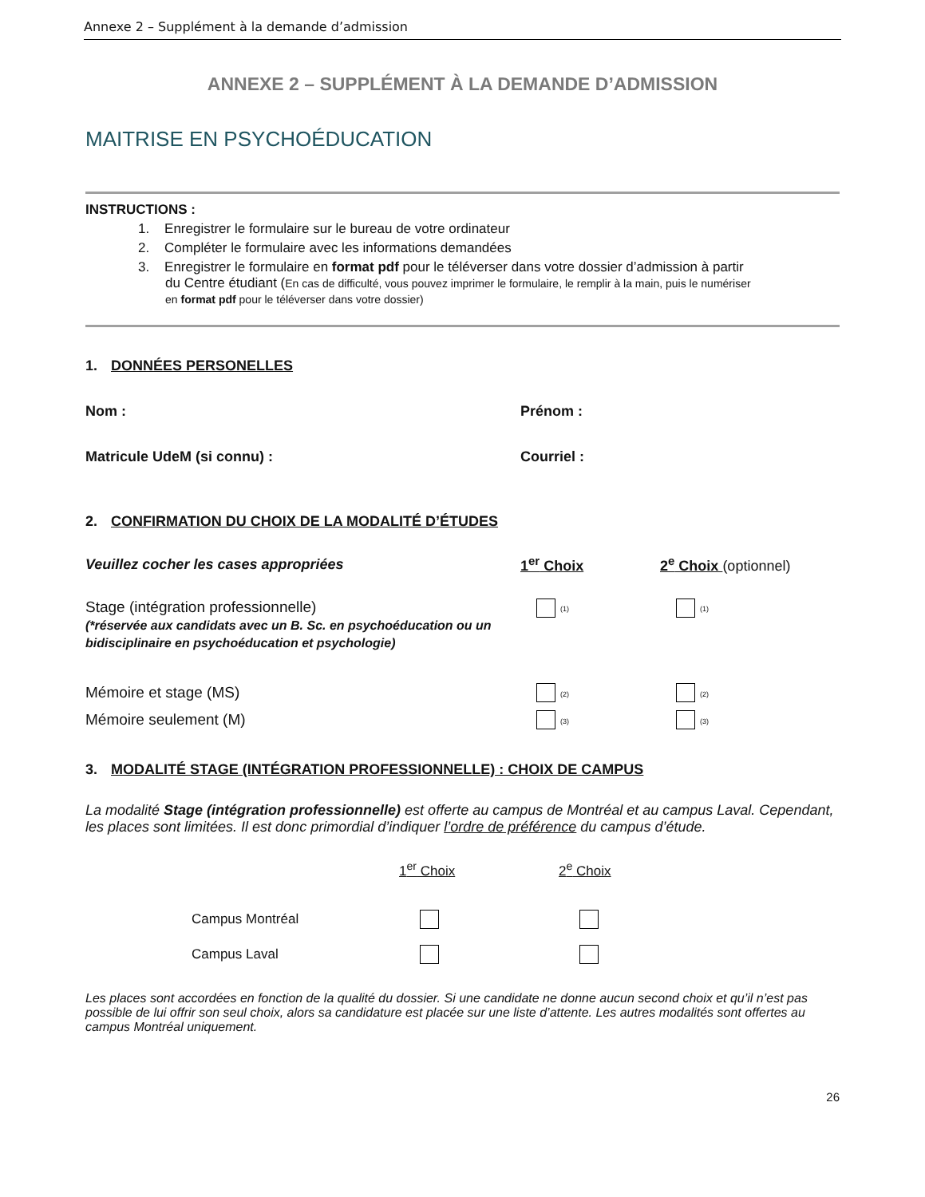Annexe 2 – Supplément à la demande d’admission
ANNEXE 2 – SUPPLÉMENT À LA DEMANDE D’ADMISSION
MAITRISE EN PSYCHOÉDUCATION
INSTRUCTIONS :
1. Enregistrer le formulaire sur le bureau de votre ordinateur
2. Compléter le formulaire avec les informations demandées
3. Enregistrer le formulaire en format pdf pour le téléverser dans votre dossier d’admission à partir
du Centre étudiant (En cas de difficulté, vous pouvez imprimer le formulaire, le remplir à la main, puis le numériser
en format pdf pour le téléverser dans votre dossier)
1. DONNÉES PERSONELLES
Nom : Prénom :
Matricule UdeM (si connu) : Courriel :
2. CONFIRMATION DU CHOIX DE LA MODALITÉ D’ÉTUDES
Veuillez cocher les cases appropriées
1<sup>er</sup> Choix
2<sup>e</sup> Choix (optionnel)
Stage (intégration professionnelle)
(*réservée aux candidats avec un B. Sc. en psychoéducation ou un bidisciplinaire en psychoéducation et psychologie)
(1)
(1)
Mémoire et stage (MS)
(2)
(2)
Mémoire seulement (M)
(3)
(3)
3. MODALITÉ STAGE (INTÉGRATION PROFESSIONNELLE) : CHOIX DE CAMPUS
La modalité Stage (intégration professionnelle) est offerte au campus de Montréal et au campus Laval. Cependant, les places sont limitées. Il est donc primordial d’indiquer l’ordre de préférence du campus d’étude.
1<sup>er</sup> Choix
2<sup>e</sup> Choix
Campus Montréal
Campus Laval
Les places sont accordées en fonction de la qualité du dossier. Si une candidate ne donne aucun second choix et qu’il n’est pas possible de lui offrir son seul choix, alors sa candidature est placée sur une liste d’attente. Les autres modalités sont offertes au campus Montréal uniquement.
26